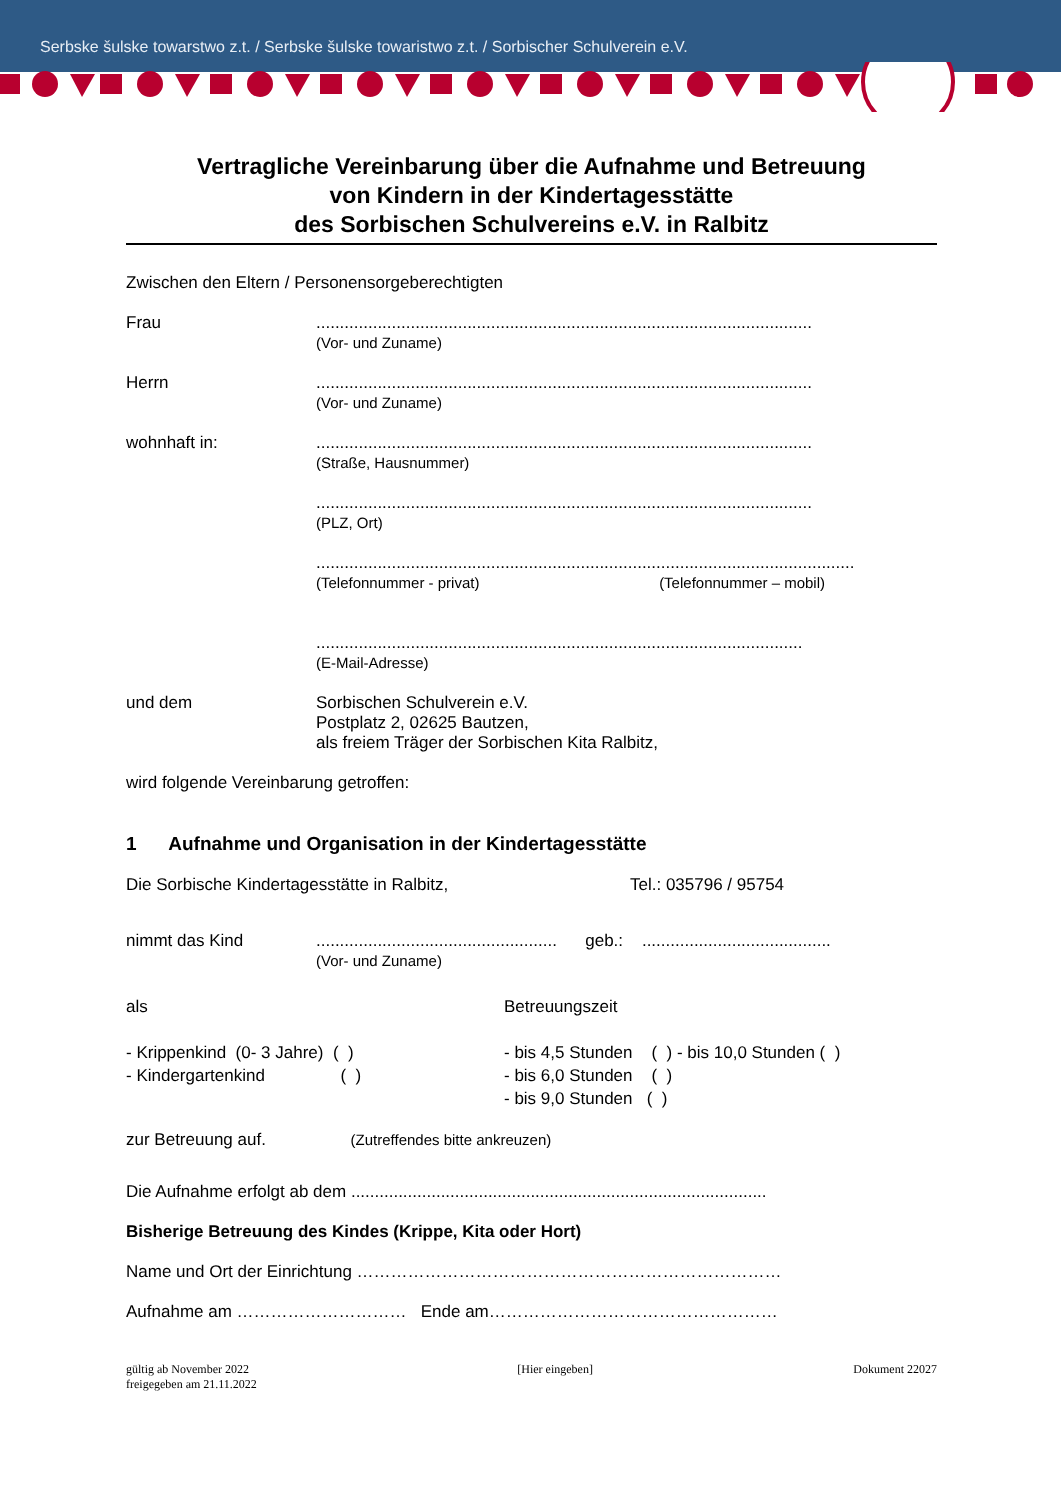Serbske šulske towarstwo z.t. / Serbske šulske towaristwo z.t. / Sorbischer Schulverein e.V.
Vertragliche Vereinbarung über die Aufnahme und Betreuung
von Kindern in der Kindertagesstätte
des Sorbischen Schulvereins e.V. in Ralbitz
Zwischen den Eltern / Personensorgeberechtigten
Frau .........................................................................................................
(Vor- und Zuname)
Herrn .........................................................................................................
(Vor- und Zuname)
wohnhaft in: .........................................................................................................
(Straße, Hausnummer)
.........................................................................................................
(PLZ, Ort)
..................................................................................................................
(Telefonnummer - privat) (Telefonnummer – mobil)
.......................................................................................................
(E-Mail-Adresse)
und dem Sorbischen Schulverein e.V.
Postplatz 2, 02625 Bautzen,
als freiem Träger der Sorbischen Kita Ralbitz,
wird folgende Vereinbarung getroffen:
1 Aufnahme und Organisation in der Kindertagesstätte
Die Sorbische Kindertagesstätte in Ralbitz, Tel.: 035796 / 95754
nimmt das Kind ................................................... geb.: ........................................
(Vor- und Zuname)
als
- Krippenkind (0- 3 Jahre) ( )
- Kindergartenkind ( )
Betreuungszeit
- bis 4,5 Stunden ( ) - bis 10,0 Stunden ( )
- bis 6,0 Stunden ( )
- bis 9,0 Stunden ( )
zur Betreuung auf. (Zutreffendes bitte ankreuzen)
Die Aufnahme erfolgt ab dem ........................................................................................
Bisherige Betreuung des Kindes (Krippe, Kita oder Hort)
Name und Ort der Einrichtung …………………………………………………………………
Aufnahme am ………………………… Ende am……………………………………………
gültig ab November 2022
freigegeben am 21.11.2022
[Hier eingeben] Dokument 22027